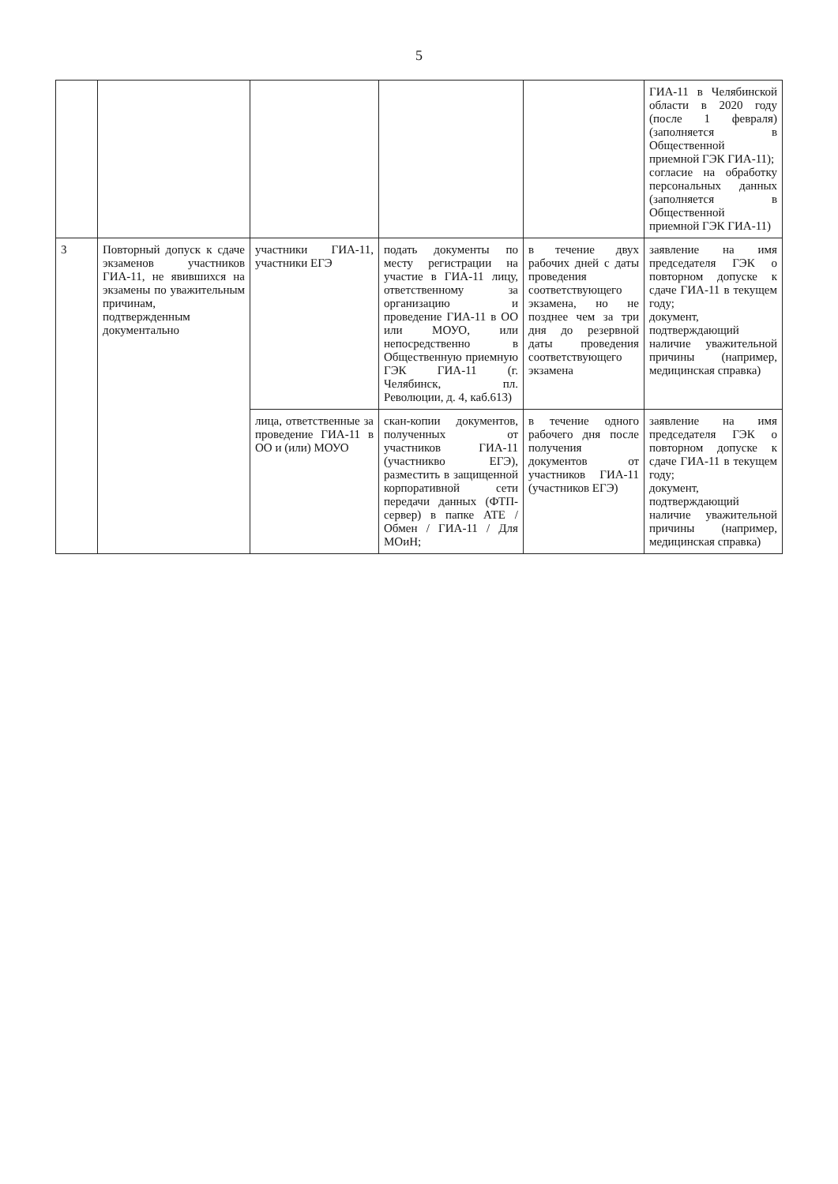5
| | | | | | ГИА-11 в Челябинской области в 2020 году (после 1 февраля) (заполняется в Общественной приемной ГЭК ГИА-11); согласие на обработку персональных данных (заполняется в Общественной приемной ГЭК ГИА-11) |
| 3 | Повторный допуск к сдаче экзаменов участников ГИА-11, не явившихся на экзамены по уважительным причинам, подтвержденным документально | участники ГИА-11, участники ЕГЭ | подать документы по месту регистрации на участие в ГИА-11 лицу, ответственному за организацию и проведение ГИА-11 в ОО или МОУО, или непосредственно в Общественную приемную ГЭК ГИА-11 (г. Челябинск, пл. Революции, д. 4, каб.613) | в течение двух рабочих дней с даты проведения соответствующего экзамена, но не позднее чем за три дня до резервной даты проведения соответствующего экзамена | заявление на имя председателя ГЭК о повторном допуске к сдаче ГИА-11 в текущем году; документ, подтверждающий наличие уважительной причины (например, медицинская справка) |
| | | лица, ответственные за проведение ГИА-11 в ОО и (или) МОУО | скан-копии документов, полученных от участников ГИА-11 (участникво ЕГЭ), разместить в защищенной корпоративной сети передачи данных (ФТП-сервер) в папке АТЕ / Обмен / ГИА-11 / Для МОиН; | в течение одного рабочего дня после получения документов от участников ГИА-11 (участников ЕГЭ) | заявление на имя председателя ГЭК о повторном допуске к сдаче ГИА-11 в текущем году; документ, подтверждающий наличие уважительной причины (например, медицинская справка) |